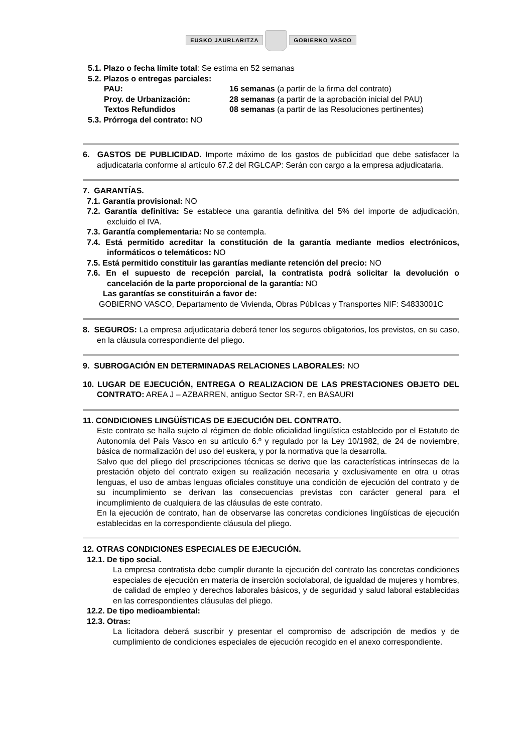EUSKO JAURLARITZA GOBIERNO VASCO
5.1. Plazo o fecha límite total: Se estima en 52 semanas
5.2. Plazos o entregas parciales:
PAU: 16 semanas (a partir de la firma del contrato)
Proy. de Urbanización: 28 semanas (a partir de la aprobación inicial del PAU)
Textos Refundidos 08 semanas (a partir de las Resoluciones pertinentes)
5.3. Prórroga del contrato: NO
6. GASTOS DE PUBLICIDAD. Importe máximo de los gastos de publicidad que debe satisfacer la adjudicataria conforme al artículo 67.2 del RGLCAP: Serán con cargo a la empresa adjudicataria.
7. GARANTÍAS.
7.1. Garantía provisional: NO
7.2. Garantía definitiva: Se establece una garantía definitiva del 5% del importe de adjudicación, excluido el IVA.
7.3. Garantía complementaria: No se contempla.
7.4. Está permitido acreditar la constitución de la garantía mediante medios electrónicos, informáticos o telemáticos: NO
7.5. Está permitido constituir las garantías mediante retención del precio: NO
7.6. En el supuesto de recepción parcial, la contratista podrá solicitar la devolución o cancelación de la parte proporcional de la garantía: NO
Las garantías se constituirán a favor de:
GOBIERNO VASCO, Departamento de Vivienda, Obras Públicas y Transportes NIF: S4833001C
8. SEGUROS: La empresa adjudicataria deberá tener los seguros obligatorios, los previstos, en su caso, en la cláusula correspondiente del pliego.
9. SUBROGACIÓN EN DETERMINADAS RELACIONES LABORALES: NO
10. LUGAR DE EJECUCIÓN, ENTREGA O REALIZACION DE LAS PRESTACIONES OBJETO DEL CONTRATO: AREA J – AZBARREN, antiguo Sector SR-7, en BASAURI
11. CONDICIONES LINGÜÍSTICAS DE EJECUCIÓN DEL CONTRATO.
Este contrato se halla sujeto al régimen de doble oficialidad lingüística establecido por el Estatuto de Autonomía del País Vasco en su artículo 6.º y regulado por la Ley 10/1982, de 24 de noviembre, básica de normalización del uso del euskera, y por la normativa que la desarrolla.
Salvo que del pliego del prescripciones técnicas se derive que las características intrínsecas de la prestación objeto del contrato exigen su realización necesaria y exclusivamente en otra u otras lenguas, el uso de ambas lenguas oficiales constituye una condición de ejecución del contrato y de su incumplimiento se derivan las consecuencias previstas con carácter general para el incumplimiento de cualquiera de las cláusulas de este contrato.
En la ejecución de contrato, han de observarse las concretas condiciones lingüísticas de ejecución establecidas en la correspondiente cláusula del pliego.
12. OTRAS CONDICIONES ESPECIALES DE EJECUCIÓN.
12.1. De tipo social.
La empresa contratista debe cumplir durante la ejecución del contrato las concretas condiciones especiales de ejecución en materia de inserción sociolaboral, de igualdad de mujeres y hombres, de calidad de empleo y derechos laborales básicos, y de seguridad y salud laboral establecidas en las correspondientes cláusulas del pliego.
12.2. De tipo medioambiental:
12.3. Otras:
La licitadora deberá suscribir y presentar el compromiso de adscripción de medios y de cumplimiento de condiciones especiales de ejecución recogido en el anexo correspondiente.